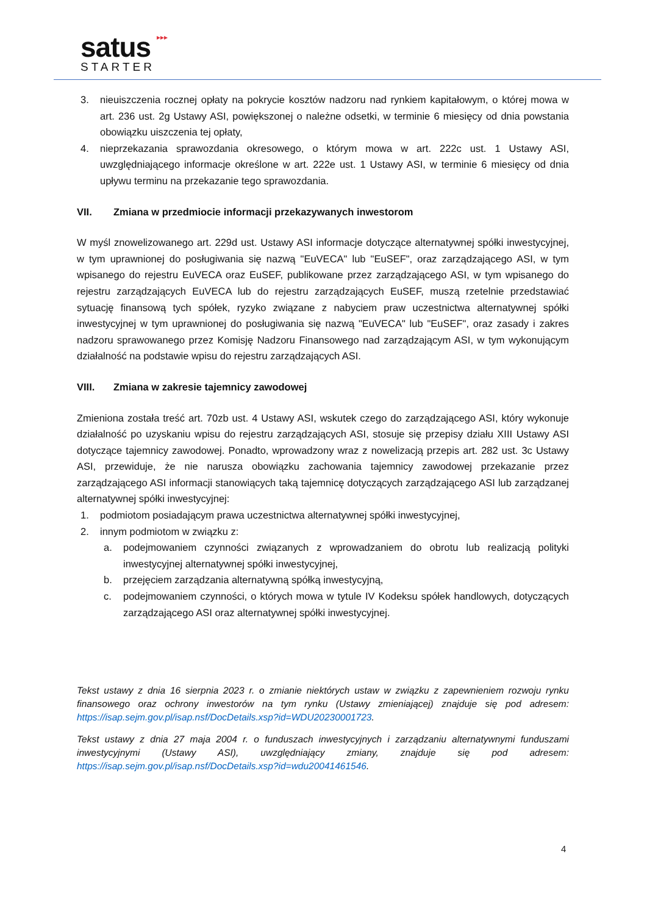▸▸▸
satus
STARTER
3. nieuiszczenia rocznej opłaty na pokrycie kosztów nadzoru nad rynkiem kapitałowym, o której mowa w art. 236 ust. 2g Ustawy ASI, powiększonej o należne odsetki, w terminie 6 miesięcy od dnia powstania obowiązku uiszczenia tej opłaty,
4. nieprzekazania sprawozdania okresowego, o którym mowa w art. 222c ust. 1 Ustawy ASI, uwzględniającego informacje określone w art. 222e ust. 1 Ustawy ASI, w terminie 6 miesięcy od dnia upływu terminu na przekazanie tego sprawozdania.
VII. Zmiana w przedmiocie informacji przekazywanych inwestorom
W myśl znowelizowanego art. 229d ust. Ustawy ASI informacje dotyczące alternatywnej spółki inwestycyjnej, w tym uprawnionej do posługiwania się nazwą "EuVECA" lub "EuSEF", oraz zarządzającego ASI, w tym wpisanego do rejestru EuVECA oraz EuSEF, publikowane przez zarządzającego ASI, w tym wpisanego do rejestru zarządzających EuVECA lub do rejestru zarządzających EuSEF, muszą rzetelnie przedstawiać sytuację finansową tych spółek, ryzyko związane z nabyciem praw uczestnictwa alternatywnej spółki inwestycyjnej w tym uprawnionej do posługiwania się nazwą "EuVECA" lub "EuSEF", oraz zasady i zakres nadzoru sprawowanego przez Komisję Nadzoru Finansowego nad zarządzającym ASI, w tym wykonującym działalność na podstawie wpisu do rejestru zarządzających ASI.
VIII. Zmiana w zakresie tajemnicy zawodowej
Zmieniona została treść art. 70zb ust. 4 Ustawy ASI, wskutek czego do zarządzającego ASI, który wykonuje działalność po uzyskaniu wpisu do rejestru zarządzających ASI, stosuje się przepisy działu XIII Ustawy ASI dotyczące tajemnicy zawodowej. Ponadto, wprowadzony wraz z nowelizacją przepis art. 282 ust. 3c Ustawy ASI, przewiduje, że nie narusza obowiązku zachowania tajemnicy zawodowej przekazanie przez zarządzającego ASI informacji stanowiących taką tajemnicę dotyczących zarządzającego ASI lub zarządzanej alternatywnej spółki inwestycyjnej:
1. podmiotom posiadającym prawa uczestnictwa alternatywnej spółki inwestycyjnej,
2. innym podmiotom w związku z:
a. podejmowaniem czynności związanych z wprowadzaniem do obrotu lub realizacją polityki inwestycyjnej alternatywnej spółki inwestycyjnej,
b. przejęciem zarządzania alternatywną spółką inwestycyjną,
c. podejmowaniem czynności, o których mowa w tytule IV Kodeksu spółek handlowych, dotyczących zarządzającego ASI oraz alternatywnej spółki inwestycyjnej.
Tekst ustawy z dnia 16 sierpnia 2023 r. o zmianie niektórych ustaw w związku z zapewnieniem rozwoju rynku finansowego oraz ochrony inwestorów na tym rynku (Ustawy zmieniającej) znajduje się pod adresem: https://isap.sejm.gov.pl/isap.nsf/DocDetails.xsp?id=WDU20230001723.
Tekst ustawy z dnia 27 maja 2004 r. o funduszach inwestycyjnych i zarządzaniu alternatywnymi funduszami inwestycyjnymi (Ustawy ASI), uwzględniający zmiany, znajduje się pod adresem: https://isap.sejm.gov.pl/isap.nsf/DocDetails.xsp?id=wdu20041461546.
4